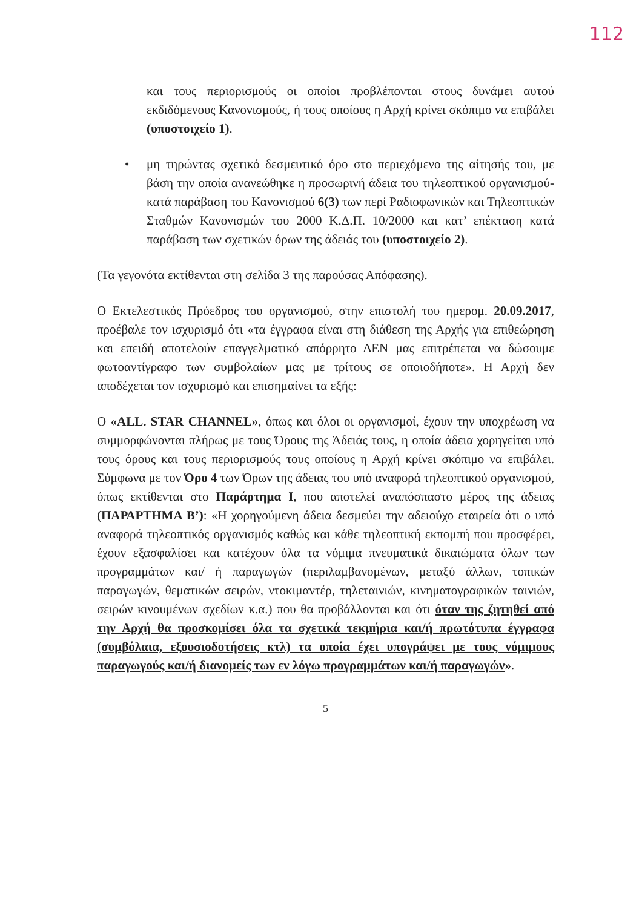112
και τους περιορισμούς οι οποίοι προβλέπονται στους δυνάμει αυτού εκδιδόμενους Κανονισμούς, ή τους οποίους η Αρχή κρίνει σκόπιμο να επιβάλει (υποστοιχείο 1).
• μη τηρώντας σχετικό δεσμευτικό όρο στο περιεχόμενο της αίτησής του, με βάση την οποία ανανεώθηκε η προσωρινή άδεια του τηλεοπτικού οργανισμού- κατά παράβαση του Κανονισμού 6(3) των περί Ραδιοφωνικών και Τηλεοπτικών Σταθμών Κανονισμών του 2000 Κ.Δ.Π. 10/2000 και κατ’ επέκταση κατά παράβαση των σχετικών όρων της άδειάς του (υποστοιχείο 2).
(Τα γεγονότα εκτίθενται στη σελίδα 3 της παρούσας Απόφασης).
Ο Εκτελεστικός Πρόεδρος του οργανισμού, στην επιστολή του ημερομ. 20.09.2017, προέβαλε τον ισχυρισμό ότι «τα έγγραφα είναι στη διάθεση της Αρχής για επιθεώρηση και επειδή αποτελούν επαγγελματικό απόρρητο ΔΕΝ μας επιτρέπεται να δώσουμε φωτοαντίγραφο των συμβολαίων μας με τρίτους σε οποιοδήποτε». Η Αρχή δεν αποδέχεται τον ισχυρισμό και επισημαίνει τα εξής:
Ο «ALL. STAR CHANNEL», όπως και όλοι οι οργανισμοί, έχουν την υποχρέωση να συμμορφώνονται πλήρως με τους Όρους της Άδειάς τους, η οποία άδεια χορηγείται υπό τους όρους και τους περιορισμούς τους οποίους η Αρχή κρίνει σκόπιμο να επιβάλει. Σύμφωνα με τον Όρο 4 των Όρων της άδειας του υπό αναφορά τηλεοπτικού οργανισμού, όπως εκτίθενται στο Παράρτημα Ι, που αποτελεί αναπόσπαστο μέρος της άδειας (ΠΑΡΑΡΤΗΜΑ Β’): «Η χορηγούμενη άδεια δεσμεύει την αδειούχο εταιρεία ότι ο υπό αναφορά τηλεοπτικός οργανισμός καθώς και κάθε τηλεοπτική εκπομπή που προσφέρει, έχουν εξασφαλίσει και κατέχουν όλα τα νόμιμα πνευματικά δικαιώματα όλων των προγραμμάτων και/ ή παραγωγών (περιλαμβανομένων, μεταξύ άλλων, τοπικών παραγωγών, θεματικών σειρών, ντοκιμαντέρ, τηλεταινιών, κινηματογραφικών ταινιών, σειρών κινουμένων σχεδίων κ.α.) που θα προβάλλονται και ότι όταν της ζητηθεί από την Αρχή θα προσκομίσει όλα τα σχετικά τεκμήρια και/ή πρωτότυπα έγγραφα (συμβόλαια, εξουσιοδοτήσεις κτλ) τα οποία έχει υπογράψει με τους νόμιμους παραγωγούς και/ή διανομείς των εν λόγω προγραμμάτων και/ή παραγωγών».
5